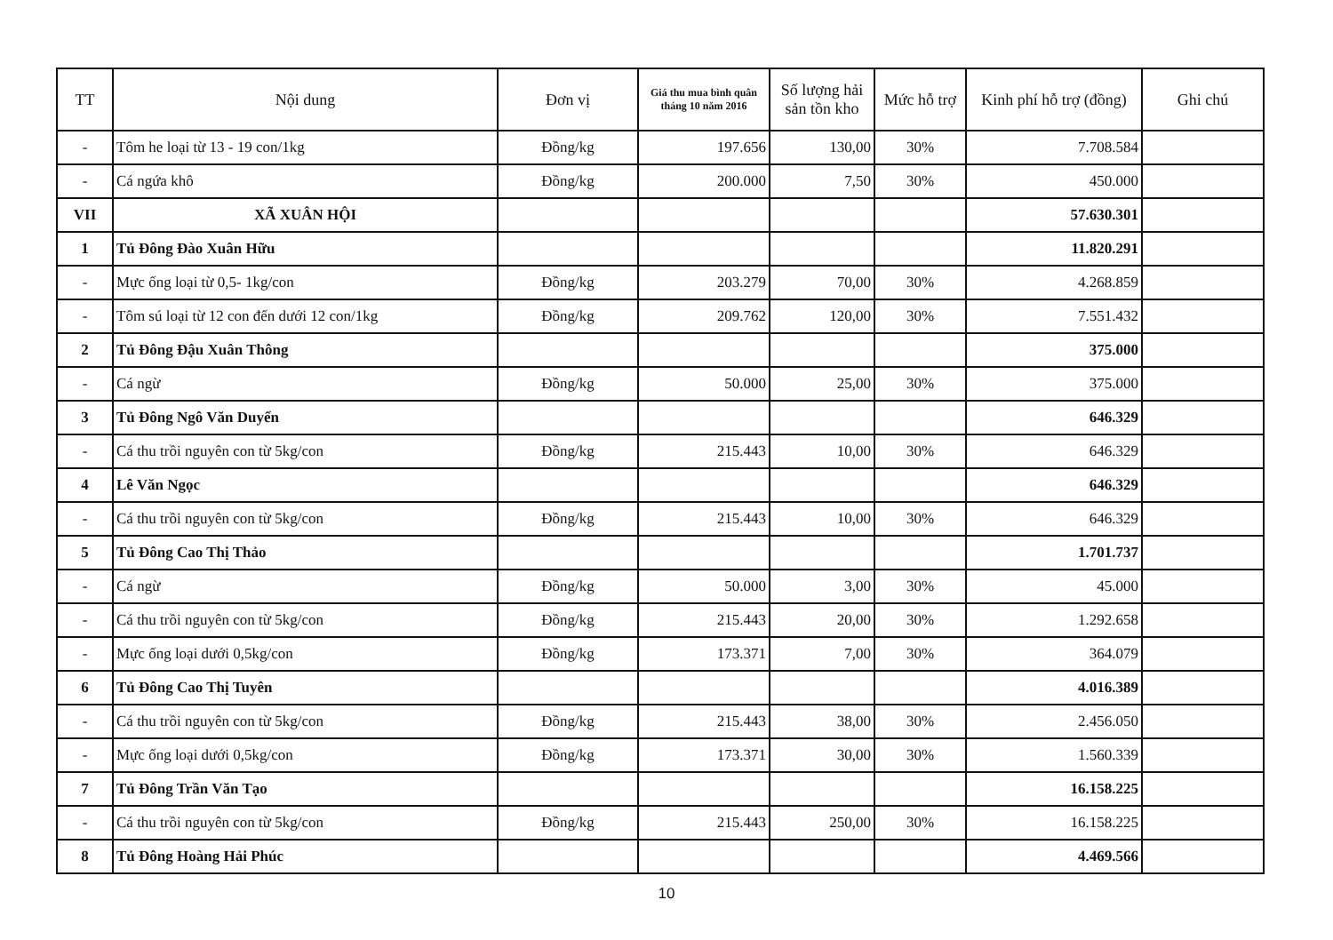| TT | Nội dung | Đơn vị | Giá thu mua bình quân tháng 10 năm 2016 | Số lượng hải sản tồn kho | Mức hỗ trợ | Kinh phí hỗ trợ (đồng) | Ghi chú |
| --- | --- | --- | --- | --- | --- | --- | --- |
| - | Tôm he loại từ 13 - 19 con/1kg | Đồng/kg | 197.656 | 130,00 | 30% | 7.708.584 | |
| - | Cá ngứa khô | Đồng/kg | 200.000 | 7,50 | 30% | 450.000 | |
| VII | XÃ XUÂN HỘI | | | | | 57.630.301 | |
| 1 | Tủ Đông Đào Xuân Hữu | | | | | 11.820.291 | |
| - | Mực ống loại từ 0,5- 1kg/con | Đồng/kg | 203.279 | 70,00 | 30% | 4.268.859 | |
| - | Tôm sú loại từ 12 con đến dưới 12 con/1kg | Đồng/kg | 209.762 | 120,00 | 30% | 7.551.432 | |
| 2 | Tủ Đông Đậu Xuân Thông | | | | | 375.000 | |
| - | Cá ngừ | Đồng/kg | 50.000 | 25,00 | 30% | 375.000 | |
| 3 | Tủ Đông Ngô Văn Duyển | | | | | 646.329 | |
| - | Cá thu trồi nguyên con từ 5kg/con | Đồng/kg | 215.443 | 10,00 | 30% | 646.329 | |
| 4 | Lê Văn Ngọc | | | | | 646.329 | |
| - | Cá thu trồi nguyên con từ 5kg/con | Đồng/kg | 215.443 | 10,00 | 30% | 646.329 | |
| 5 | Tủ Đông Cao Thị Thảo | | | | | 1.701.737 | |
| - | Cá ngừ | Đồng/kg | 50.000 | 3,00 | 30% | 45.000 | |
| - | Cá thu trồi nguyên con từ 5kg/con | Đồng/kg | 215.443 | 20,00 | 30% | 1.292.658 | |
| - | Mực ống loại dưới 0,5kg/con | Đồng/kg | 173.371 | 7,00 | 30% | 364.079 | |
| 6 | Tủ Đông Cao Thị Tuyên | | | | | 4.016.389 | |
| - | Cá thu trồi nguyên con từ 5kg/con | Đồng/kg | 215.443 | 38,00 | 30% | 2.456.050 | |
| - | Mực ống loại dưới 0,5kg/con | Đồng/kg | 173.371 | 30,00 | 30% | 1.560.339 | |
| 7 | Tủ Đông Trần Văn Tạo | | | | | 16.158.225 | |
| - | Cá thu trồi nguyên con từ 5kg/con | Đồng/kg | 215.443 | 250,00 | 30% | 16.158.225 | |
| 8 | Tủ Đông Hoàng Hải Phúc | | | | | 4.469.566 | |
10